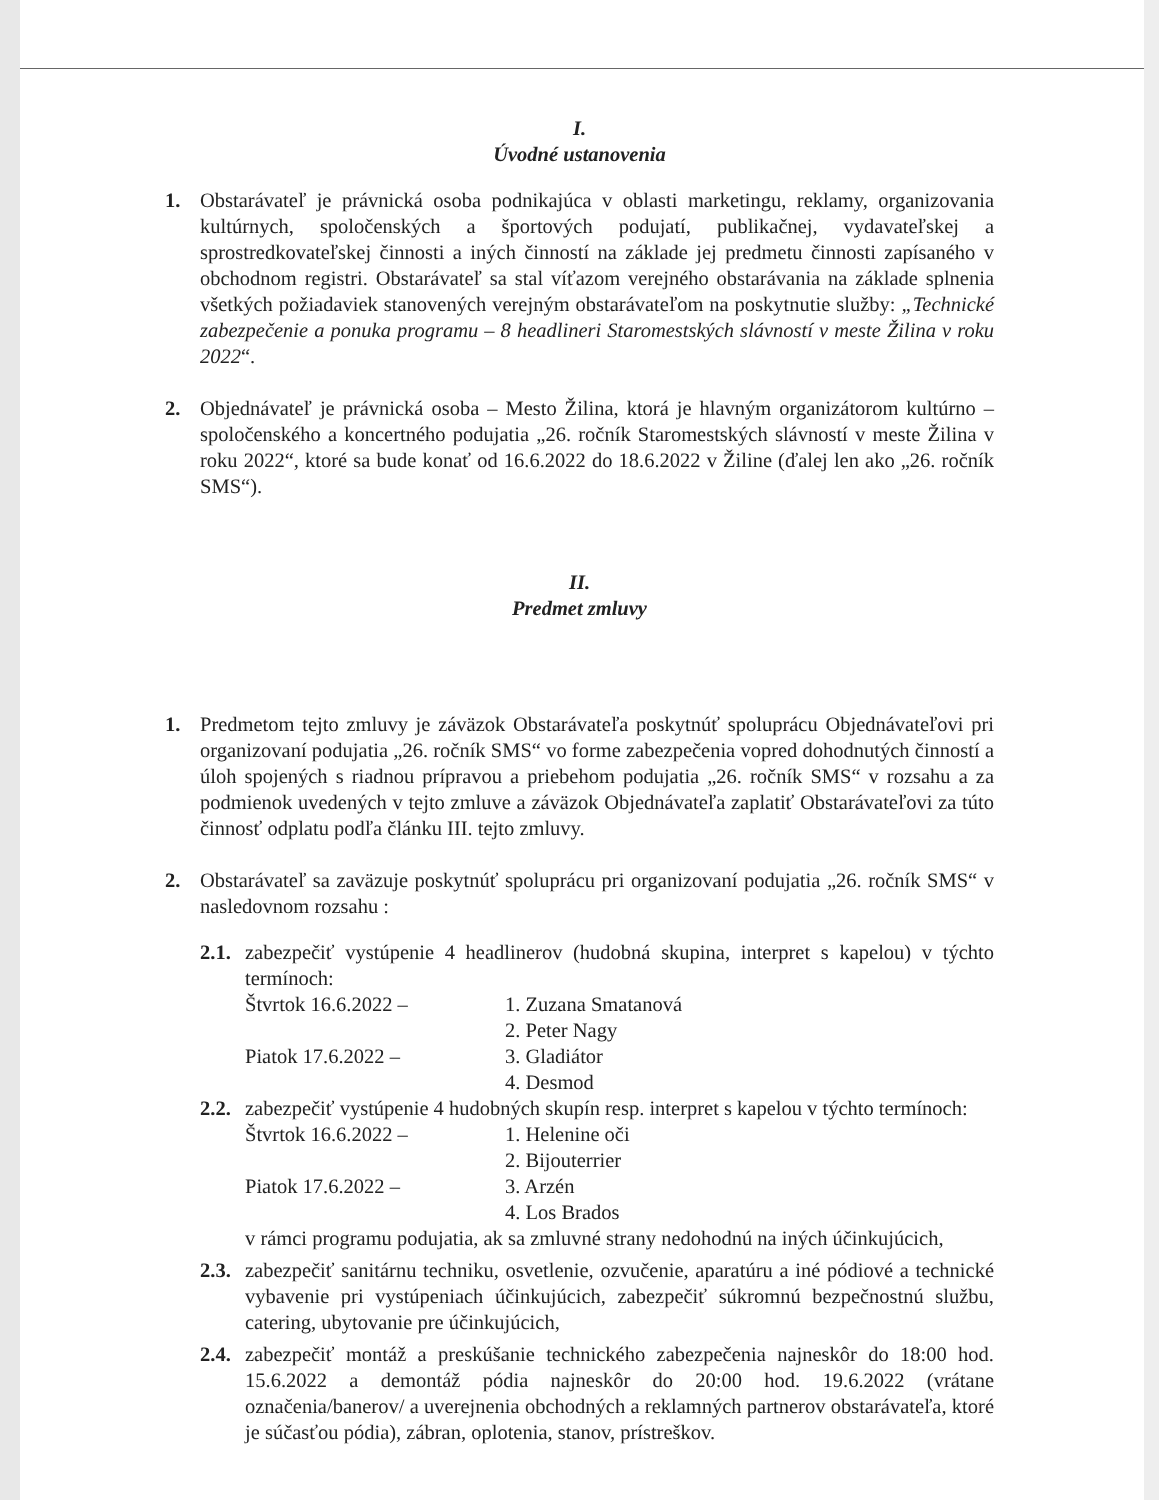I.
Úvodné ustanovenia
1. Obstarávateľ je právnická osoba podnikajúca v oblasti marketingu, reklamy, organizovania kultúrnych, spoločenských a športových podujatí, publikačnej, vydavateľskej a sprostredkovateľskej činnosti a iných činností na základe jej predmetu činnosti zapísaného v obchodnom registri. Obstarávateľ sa stal víťazom verejného obstarávania na základe splnenia všetkých požiadaviek stanovených verejným obstarávateľom na poskytnutie služby: „Technické zabezpečenie a ponuka programu – 8 headlineri Staromestských slávností v meste Žilina v roku 2022“.
2. Objednávateľ je právnická osoba – Mesto Žilina, ktorá je hlavným organizátorom kultúrno – spoločenského a koncertného podujatia „26. ročník Staromestských slávností v meste Žilina v roku 2022“, ktoré sa bude konať od 16.6.2022 do 18.6.2022 v Žiline (ďalej len ako „26. ročník SMS“).
II.
Predmet zmluvy
1. Predmetom tejto zmluvy je záväzok Obstarávateľa poskytnúť spoluprácu Objednávateľovi pri organizovaní podujatia „26. ročník SMS“ vo forme zabezpečenia vopred dohodnutých činností a úloh spojených s riadnou prípravou a priebehom podujatia „26. ročník SMS“ v rozsahu a za podmienok uvedených v tejto zmluve a záväzok Objednávateľa zaplatiť Obstarávateľovi za túto činnosť odplatu podľa článku III. tejto zmluvy.
2. Obstarávateľ sa zaväzuje poskytnúť spoluprácu pri organizovaní podujatia „26. ročník SMS“ v nasledovnom rozsahu :
2.1.
zabezpečiť vystúpenie 4 headlinerov (hudobná skupina, interpret s kapelou) v týchto termínoch:
Štvrtok 16.6.2022 – 1. Zuzana Smatanová
2. Peter Nagy
Piatok 17.6.2022 – 3. Gladiátor
4. Desmod
2.2.
zabezpečiť vystúpenie 4 hudobných skupín resp. interpret s kapelou v týchto termínoch:
Štvrtok 16.6.2022 – 1. Helenine oči
2. Bijouterrier
Piatok 17.6.2022 – 3. Arzén
4. Los Brados
v rámci programu podujatia, ak sa zmluvné strany nedohodnú na iných účinkujúcich,
2.3.
zabezpečiť sanitárnu techniku, osvetlenie, ozvučenie, aparatúru a iné pódiové a technické vybavenie pri vystúpeniach účinkujúcich, zabezpečiť súkromnú bezpečnostnú službu, catering, ubytovanie pre účinkujúcich,
2.4.
zabezpečiť montáž a preskúšanie technického zabezpečenia najneskôr do 18:00 hod. 15.6.2022 a demontáž pódia najneskôr do 20:00 hod. 19.6.2022 (vrátane označenia/banerov/ a uverejnenia obchodných a reklamných partnerov obstarávateľa, ktoré je súčasťou pódia), zábran, oplotenia, stanov, prístreškov.